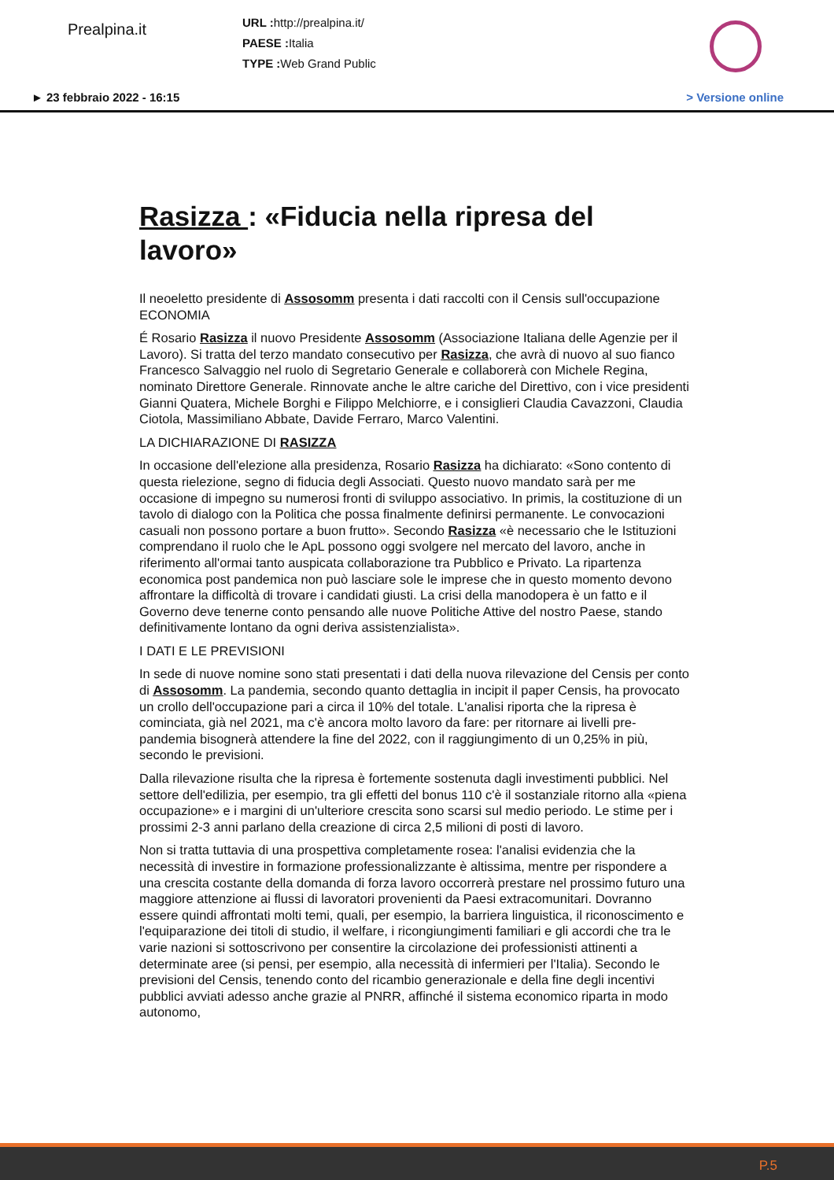Prealpina.it
URL : http://prealpina.it/
PAESE : Italia
TYPE : Web Grand Public
► 23 febbraio 2022 - 16:15 > Versione online
Rasizza : «Fiducia nella ripresa del lavoro»
Il neoeletto presidente di Assosomm presenta i dati raccolti con il Censis sull'occupazione ECONOMIA
É Rosario Rasizza il nuovo Presidente Assosomm (Associazione Italiana delle Agenzie per il Lavoro). Si tratta del terzo mandato consecutivo per Rasizza, che avrà di nuovo al suo fianco Francesco Salvaggio nel ruolo di Segretario Generale e collaborerà con Michele Regina, nominato Direttore Generale. Rinnovate anche le altre cariche del Direttivo, con i vice presidenti Gianni Quatera, Michele Borghi e Filippo Melchiorre, e i consiglieri Claudia Cavazzoni, Claudia Ciotola, Massimiliano Abbate, Davide Ferraro, Marco Valentini.
LA DICHIARAZIONE DI RASIZZA
In occasione dell'elezione alla presidenza, Rosario Rasizza ha dichiarato: «Sono contento di questa rielezione, segno di fiducia degli Associati. Questo nuovo mandato sarà per me occasione di impegno su numerosi fronti di sviluppo associativo. In primis, la costituzione di un tavolo di dialogo con la Politica che possa finalmente definirsi permanente. Le convocazioni casuali non possono portare a buon frutto». Secondo Rasizza «è necessario che le Istituzioni comprendano il ruolo che le ApL possono oggi svolgere nel mercato del lavoro, anche in riferimento all'ormai tanto auspicata collaborazione tra Pubblico e Privato. La ripartenza economica post pandemica non può lasciare sole le imprese che in questo momento devono affrontare la difficoltà di trovare i candidati giusti. La crisi della manodopera è un fatto e il Governo deve tenerne conto pensando alle nuove Politiche Attive del nostro Paese, stando definitivamente lontano da ogni deriva assistenzialista».
I DATI E LE PREVISIONI
In sede di nuove nomine sono stati presentati i dati della nuova rilevazione del Censis per conto di Assosomm. La pandemia, secondo quanto dettaglia in incipit il paper Censis, ha provocato un crollo dell'occupazione pari a circa il 10% del totale. L'analisi riporta che la ripresa è cominciata, già nel 2021, ma c'è ancora molto lavoro da fare: per ritornare ai livelli pre-pandemia bisognerà attendere la fine del 2022, con il raggiungimento di un 0,25% in più, secondo le previsioni.
Dalla rilevazione risulta che la ripresa è fortemente sostenuta dagli investimenti pubblici. Nel settore dell'edilizia, per esempio, tra gli effetti del bonus 110 c'è il sostanziale ritorno alla «piena occupazione» e i margini di un'ulteriore crescita sono scarsi sul medio periodo. Le stime per i prossimi 2-3 anni parlano della creazione di circa 2,5 milioni di posti di lavoro.
Non si tratta tuttavia di una prospettiva completamente rosea: l'analisi evidenzia che la necessità di investire in formazione professionalizzante è altissima, mentre per rispondere a una crescita costante della domanda di forza lavoro occorrerà prestare nel prossimo futuro una maggiore attenzione ai flussi di lavoratori provenienti da Paesi extracomunitari. Dovranno essere quindi affrontati molti temi, quali, per esempio, la barriera linguistica, il riconoscimento e l'equiparazione dei titoli di studio, il welfare, i ricongiungimenti familiari e gli accordi che tra le varie nazioni si sottoscrivono per consentire la circolazione dei professionisti attinenti a determinate aree (si pensi, per esempio, alla necessità di infermieri per l'Italia). Secondo le previsioni del Censis, tenendo conto del ricambio generazionale e della fine degli incentivi pubblici avviati adesso anche grazie al PNRR, affinché il sistema economico riparta in modo autonomo,
P.5